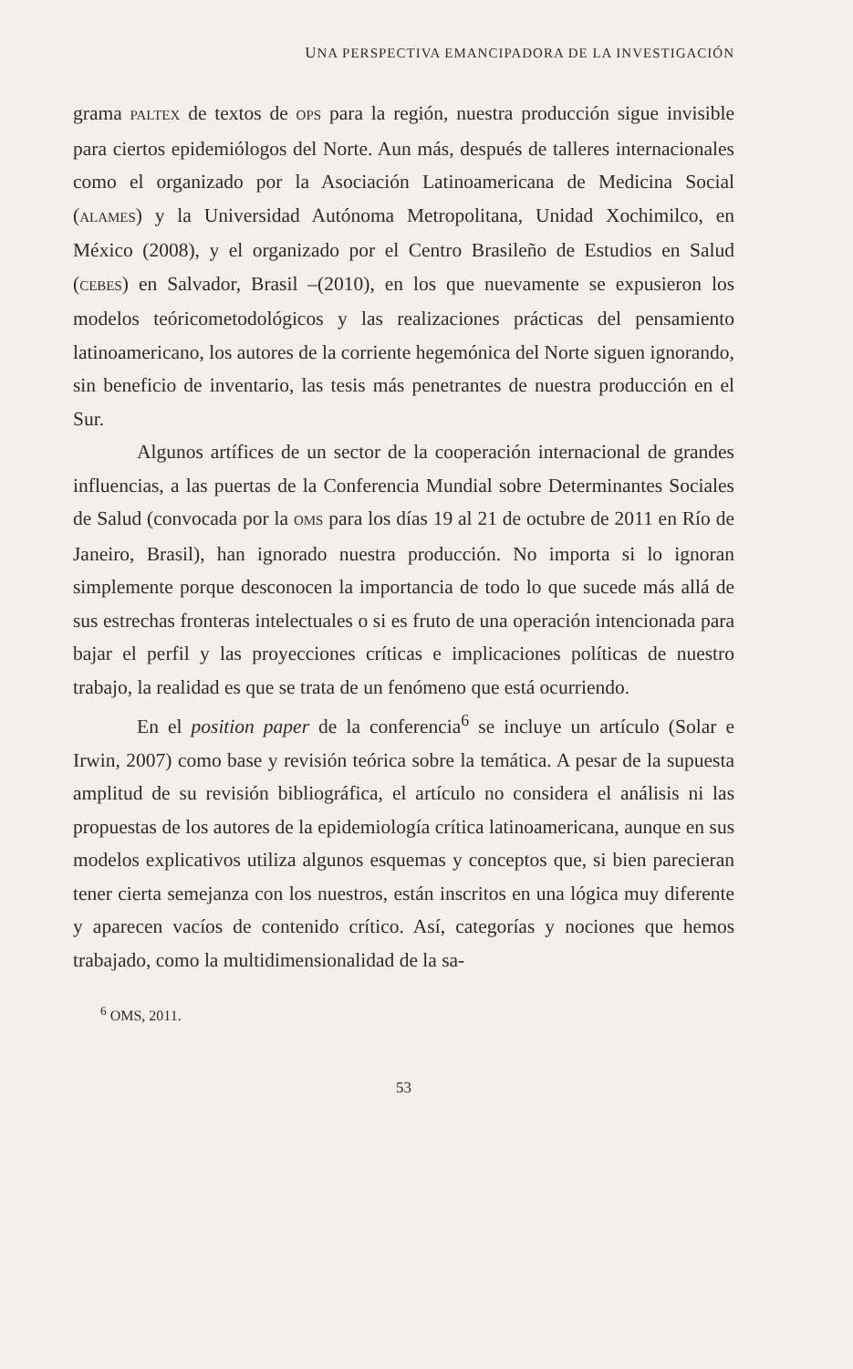UNA PERSPECTIVA EMANCIPADORA DE LA INVESTIGACIÓN
grama PALTEX de textos de OPS para la región, nuestra producción sigue invisible para ciertos epidemiólogos del Norte. Aun más, después de talleres internacionales como el organizado por la Asociación Latinoamericana de Medicina Social (ALAMES) y la Universidad Autónoma Metropolitana, Unidad Xochimilco, en México (2008), y el organizado por el Centro Brasileño de Estudios en Salud (CEBES) en Salvador, Brasil –(2010), en los que nuevamente se expusieron los modelos teóricometodológicos y las realizaciones prácticas del pensamiento latinoamericano, los autores de la corriente hegemónica del Norte siguen ignorando, sin beneficio de inventario, las tesis más penetrantes de nuestra producción en el Sur.
Algunos artífices de un sector de la cooperación internacional de grandes influencias, a las puertas de la Conferencia Mundial sobre Determinantes Sociales de Salud (convocada por la OMS para los días 19 al 21 de octubre de 2011 en Río de Janeiro, Brasil), han ignorado nuestra producción. No importa si lo ignoran simplemente porque desconocen la importancia de todo lo que sucede más allá de sus estrechas fronteras intelectuales o si es fruto de una operación intencionada para bajar el perfil y las proyecciones críticas e implicaciones políticas de nuestro trabajo, la realidad es que se trata de un fenómeno que está ocurriendo.
En el position paper de la conferencia<sup>6</sup> se incluye un artículo (Solar e Irwin, 2007) como base y revisión teórica sobre la temática. A pesar de la supuesta amplitud de su revisión bibliográfica, el artículo no considera el análisis ni las propuestas de los autores de la epidemiología crítica latinoamericana, aunque en sus modelos explicativos utiliza algunos esquemas y conceptos que, si bien parecieran tener cierta semejanza con los nuestros, están inscritos en una lógica muy diferente y aparecen vacíos de contenido crítico. Así, categorías y nociones que hemos trabajado, como la multidimensionalidad de la sa-
<sup>6</sup> OMS, 2011.
53